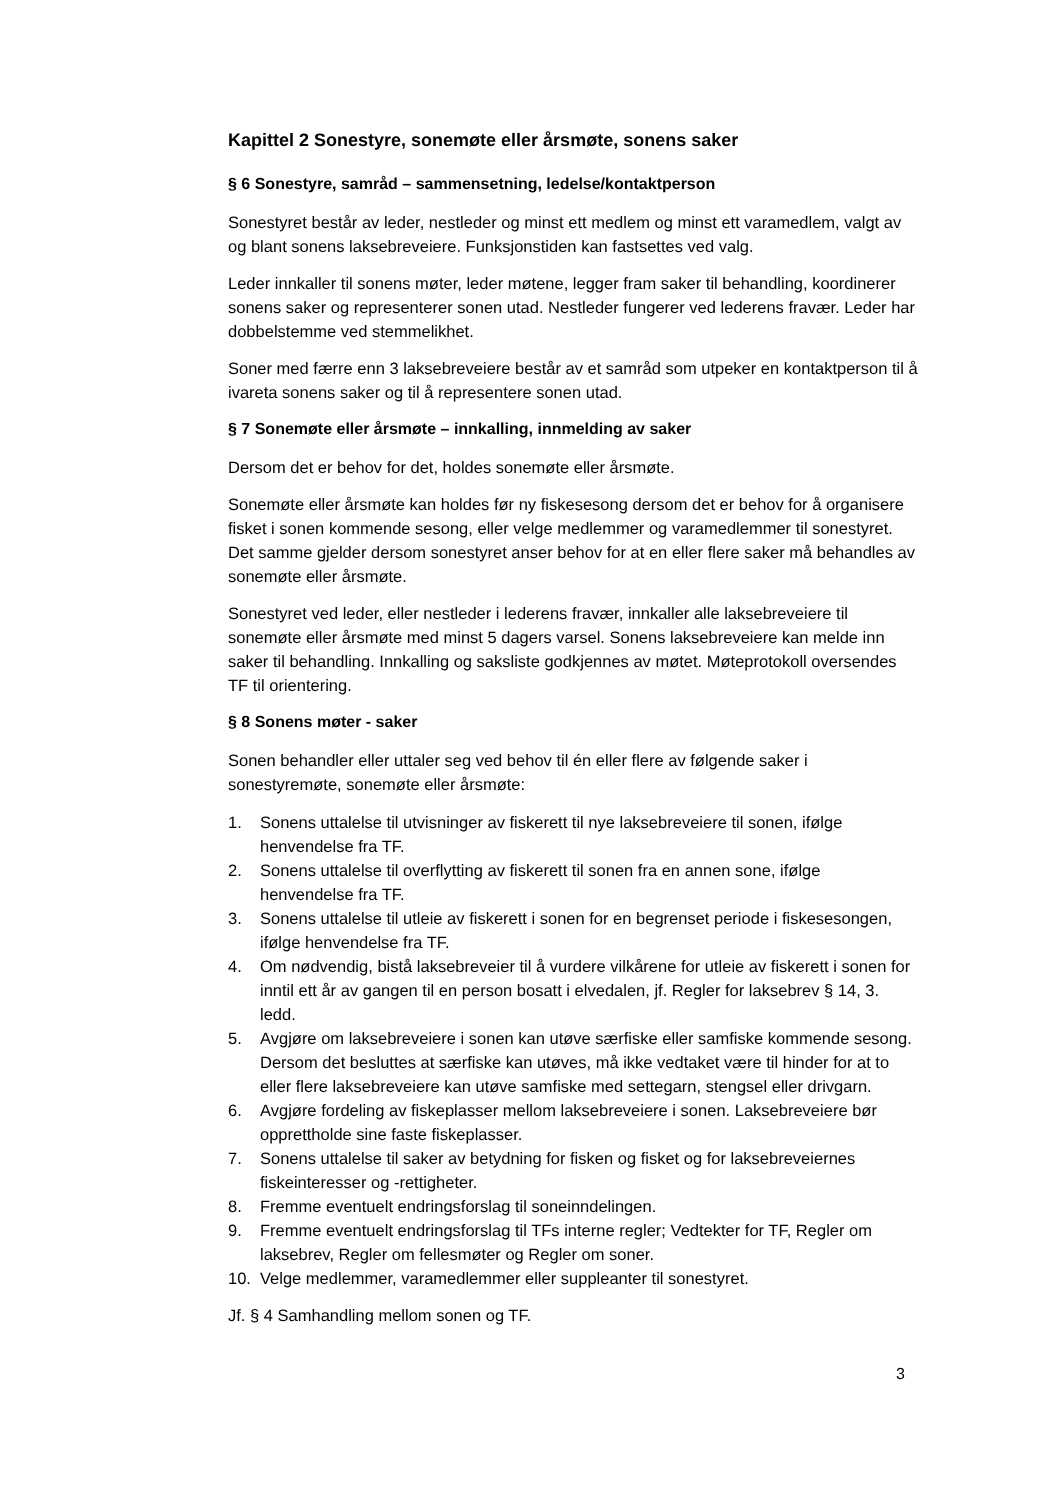Kapittel 2 Sonestyre, sonemøte eller årsmøte, sonens saker
§ 6 Sonestyre, samråd – sammensetning, ledelse/kontaktperson
Sonestyret består av leder, nestleder og minst ett medlem og minst ett varamedlem, valgt av og blant sonens laksebreveiere. Funksjonstiden kan fastsettes ved valg.
Leder innkaller til sonens møter, leder møtene, legger fram saker til behandling, koordinerer sonens saker og representerer sonen utad. Nestleder fungerer ved lederens fravær. Leder har dobbelstemme ved stemmelikhet.
Soner med færre enn 3 laksebreveiere består av et samråd som utpeker en kontaktperson til å ivareta sonens saker og til å representere sonen utad.
§ 7 Sonemøte eller årsmøte – innkalling, innmelding av saker
Dersom det er behov for det, holdes sonemøte eller årsmøte.
Sonemøte eller årsmøte kan holdes før ny fiskesesong dersom det er behov for å organisere fisket i sonen kommende sesong, eller velge medlemmer og varamedlemmer til sonestyret. Det samme gjelder dersom sonestyret anser behov for at en eller flere saker må behandles av sonemøte eller årsmøte.
Sonestyret ved leder, eller nestleder i lederens fravær, innkaller alle laksebreveiere til sonemøte eller årsmøte med minst 5 dagers varsel. Sonens laksebreveiere kan melde inn saker til behandling. Innkalling og saksliste godkjennes av møtet. Møteprotokoll oversendes TF til orientering.
§ 8 Sonens møter - saker
Sonen behandler eller uttaler seg ved behov til én eller flere av følgende saker i sonestyremøte, sonemøte eller årsmøte:
1. Sonens uttalelse til utvisninger av fiskerett til nye laksebreveiere til sonen, ifølge henvendelse fra TF.
2. Sonens uttalelse til overflytting av fiskerett til sonen fra en annen sone, ifølge henvendelse fra TF.
3. Sonens uttalelse til utleie av fiskerett i sonen for en begrenset periode i fiskesesongen, ifølge henvendelse fra TF.
4. Om nødvendig, bistå laksebreveier til å vurdere vilkårene for utleie av fiskerett i sonen for inntil ett år av gangen til en person bosatt i elvedalen, jf. Regler for laksebrev § 14, 3. ledd.
5. Avgjøre om laksebreveiere i sonen kan utøve særfiske eller samfiske kommende sesong. Dersom det besluttes at særfiske kan utøves, må ikke vedtaket være til hinder for at to eller flere laksebreveiere kan utøve samfiske med settegarn, stengsel eller drivgarn.
6. Avgjøre fordeling av fiskeplasser mellom laksebreveiere i sonen. Laksebreveiere bør opprettholde sine faste fiskeplasser.
7. Sonens uttalelse til saker av betydning for fisken og fisket og for laksebreveiernes fiskeinteresser og -rettigheter.
8. Fremme eventuelt endringsforslag til soneinndelingen.
9. Fremme eventuelt endringsforslag til TFs interne regler; Vedtekter for TF, Regler om laksebrev, Regler om fellesmøter og Regler om soner.
10. Velge medlemmer, varamedlemmer eller suppleanter til sonestyret.
Jf. § 4 Samhandling mellom sonen og TF.
3